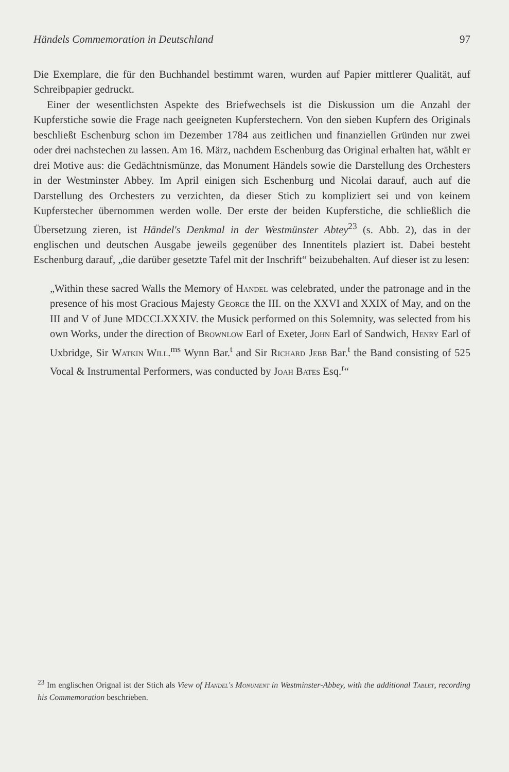Händels Commemoration in Deutschland 97
Die Exemplare, die für den Buchhandel bestimmt waren, wurden auf Papier mittlerer Qualität, auf Schreibpapier gedruckt.
Einer der wesentlichsten Aspekte des Briefwechsels ist die Diskussion um die Anzahl der Kupferstiche sowie die Frage nach geeigneten Kupferstechern. Von den sieben Kupfern des Originals beschließt Eschenburg schon im Dezember 1784 aus zeitlichen und finanziellen Gründen nur zwei oder drei nachstechen zu lassen. Am 16. März, nachdem Eschenburg das Original erhalten hat, wählt er drei Motive aus: die Gedächtnismünze, das Monument Händels sowie die Darstellung des Orchesters in der Westminster Abbey. Im April einigen sich Eschenburg und Nicolai darauf, auch auf die Darstellung des Orchesters zu verzichten, da dieser Stich zu kompliziert sei und von keinem Kupferstecher übernommen werden wolle. Der erste der beiden Kupferstiche, die schließlich die Übersetzung zieren, ist Händel's Denkmal in der Westmünster Abtey<sup>23</sup> (s. Abb. 2), das in der englischen und deutschen Ausgabe jeweils gegenüber des Innentitels plaziert ist. Dabei besteht Eschenburg darauf, „die darüber gesetzte Tafel mit der Inschrift“ beizubehalten. Auf dieser ist zu lesen:
„Within these sacred Walls the Memory of Handel was celebrated, under the patronage and in the presence of his most Gracious Majesty George the III. on the XXVI and XXIX of May, and on the III and V of June MDCCLXXXIV. the Musick performed on this Solemnity, was selected from his own Works, under the direction of Brownlow Earl of Exeter, John Earl of Sandwich, Henry Earl of Uxbridge, Sir Watkin Will.<sup>ms</sup> Wynn Bar.<sup>t</sup> and Sir Richard Jebb Bar.<sup>t</sup> the Band consisting of 525 Vocal & Instrumental Performers, was conducted by Joah Bates Esq.<sup>r</sup>“
<sup>23</sup> Im englischen Orignal ist der Stich als View of Handel's Monument in Westminster-Abbey, with the additional Tablet, recording his Commemoration beschrieben.